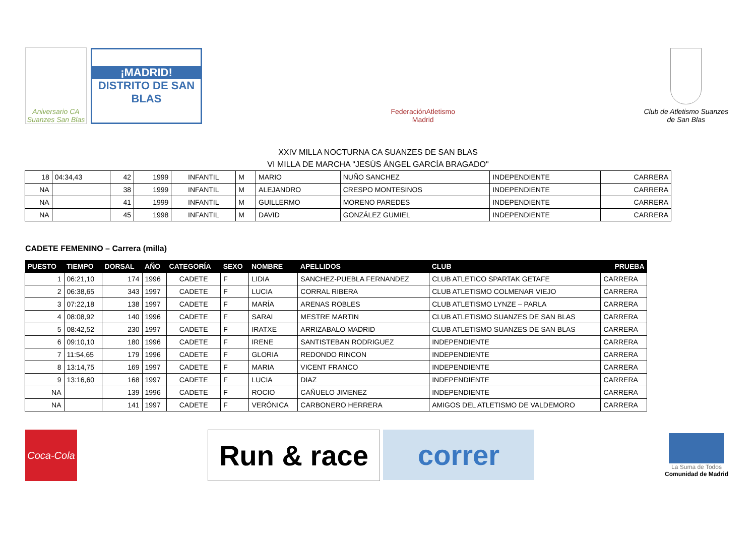Aniversario CA Suanzes San Blas
¡MADRID!
DISTRITO DE SAN BLAS
FederaciónAtletismo
Madrid
Club de Atletismo Suanzes
de San Blas
XXIV MILLA NOCTURNA CA SUANZES DE SAN BLAS
VI MILLA DE MARCHA "JESÚS ÁNGEL GARCÍA BRAGADO"
| 18 | 04:34,43 | 42 | 1999 | INFANTIL | M | MARIO | NUÑO SANCHEZ | INDEPENDIENTE | CARRERA |
| NA | | 38 | 1999 | INFANTIL | M | ALEJANDRO | CRESPO MONTESINOS | INDEPENDIENTE | CARRERA |
| NA | | 41 | 1999 | INFANTIL | M | GUILLERMO | MORENO PAREDES | INDEPENDIENTE | CARRERA |
| NA | | 45 | 1998 | INFANTIL | M | DAVID | GONZÁLEZ GUMIEL | INDEPENDIENTE | CARRERA |
CADETE FEMENINO – Carrera (milla)
| PUESTO | TIEMPO | DORSAL | AÑO | CATEGORÍA | SEXO | NOMBRE | APELLIDOS | CLUB | PRUEBA |
| --- | --- | --- | --- | --- | --- | --- | --- | --- | --- |
| 1 | 06:21,10 | 174 | 1996 | CADETE | F | LIDIA | SANCHEZ-PUEBLA FERNANDEZ | CLUB ATLETICO SPARTAK GETAFE | CARRERA |
| 2 | 06:38,65 | 343 | 1997 | CADETE | F | LUCIA | CORRAL RIBERA | CLUB ATLETISMO COLMENAR VIEJO | CARRERA |
| 3 | 07:22,18 | 138 | 1997 | CADETE | F | MARÍA | ARENAS ROBLES | CLUB ATLETISMO LYNZE – PARLA | CARRERA |
| 4 | 08:08,92 | 140 | 1996 | CADETE | F | SARAI | MESTRE MARTIN | CLUB ATLETISMO SUANZES DE SAN BLAS | CARRERA |
| 5 | 08:42,52 | 230 | 1997 | CADETE | F | IRATXE | ARRIZABALO MADRID | CLUB ATLETISMO SUANZES DE SAN BLAS | CARRERA |
| 6 | 09:10,10 | 180 | 1996 | CADETE | F | IRENE | SANTISTEBAN RODRIGUEZ | INDEPENDIENTE | CARRERA |
| 7 | 11:54,65 | 179 | 1996 | CADETE | F | GLORIA | REDONDO RINCON | INDEPENDIENTE | CARRERA |
| 8 | 13:14,75 | 169 | 1997 | CADETE | F | MARIA | VICENT FRANCO | INDEPENDIENTE | CARRERA |
| 9 | 13:16,60 | 168 | 1997 | CADETE | F | LUCIA | DIAZ | INDEPENDIENTE | CARRERA |
| NA | | 139 | 1996 | CADETE | F | ROCIO | CAÑUELO JIMENEZ | INDEPENDIENTE | CARRERA |
| NA | | 141 | 1997 | CADETE | F | VERÓNICA | CARBONERO HERRERA | AMIGOS DEL ATLETISMO DE VALDEMORO | CARRERA |
Coca-Cola
Run & race correr
La Suma de Todos
Comunidad de Madrid